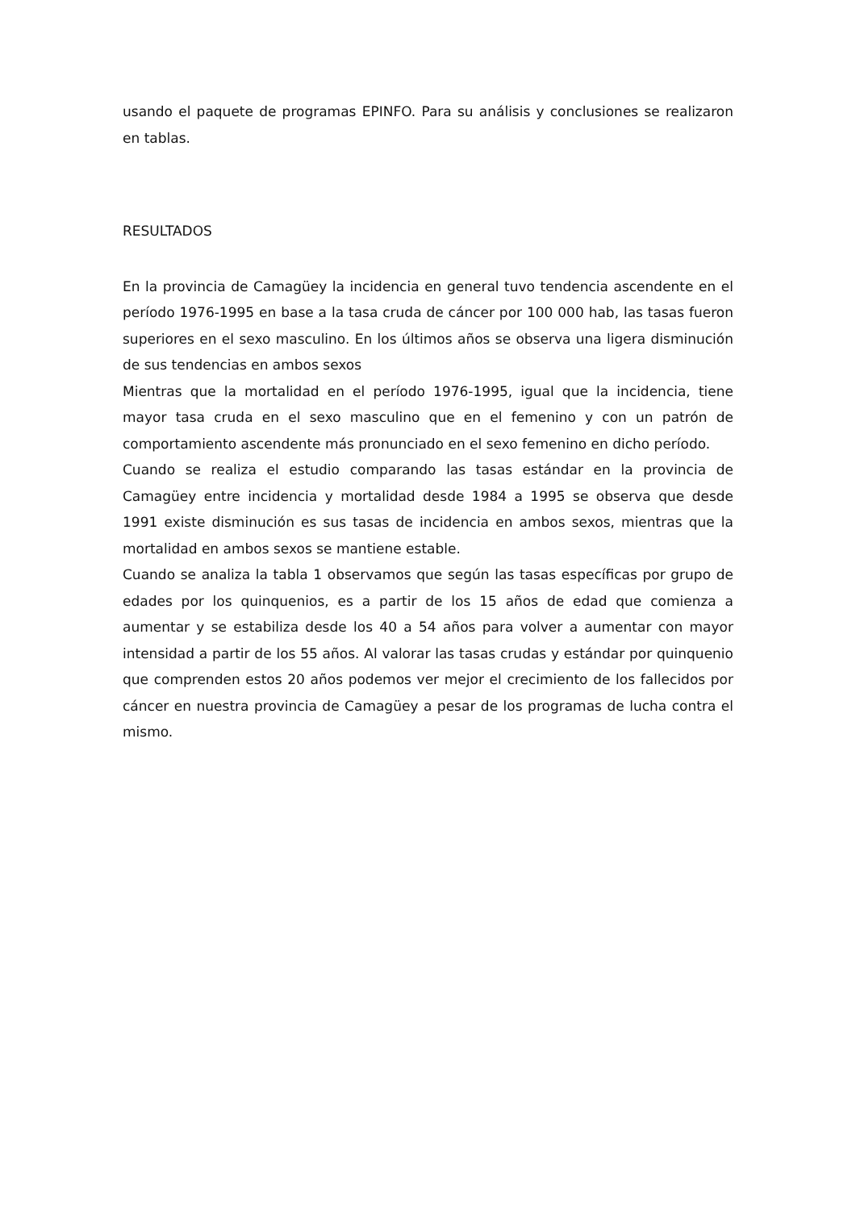usando el paquete de programas EPINFO. Para su análisis y conclusiones se realizaron en tablas.
RESULTADOS
En la provincia de Camagüey la incidencia en general tuvo tendencia ascendente en el período 1976-1995 en base a la tasa cruda de cáncer por 100 000 hab, las tasas fueron superiores en el sexo masculino. En los últimos años se observa una ligera disminución de sus tendencias en ambos sexos
Mientras que la mortalidad en el período 1976-1995, igual que la incidencia, tiene mayor tasa cruda en el sexo masculino que en el femenino y con un patrón de comportamiento ascendente más pronunciado en el sexo femenino en dicho período.
Cuando se realiza el estudio comparando las tasas estándar en la provincia de Camagüey entre incidencia y mortalidad desde 1984 a 1995 se observa que desde 1991 existe disminución es sus tasas de incidencia en ambos sexos, mientras que la mortalidad en ambos sexos se mantiene estable.
Cuando se analiza la tabla 1 observamos que según las tasas específicas por grupo de edades por los quinquenios, es a partir de los 15 años de edad que comienza a aumentar y se estabiliza desde los 40 a 54 años para volver a aumentar con mayor intensidad a partir de los 55 años. Al valorar las tasas crudas y estándar por quinquenio que comprenden estos 20 años podemos ver mejor el crecimiento de los fallecidos por cáncer en nuestra provincia de Camagüey a pesar de los programas de lucha contra el mismo.